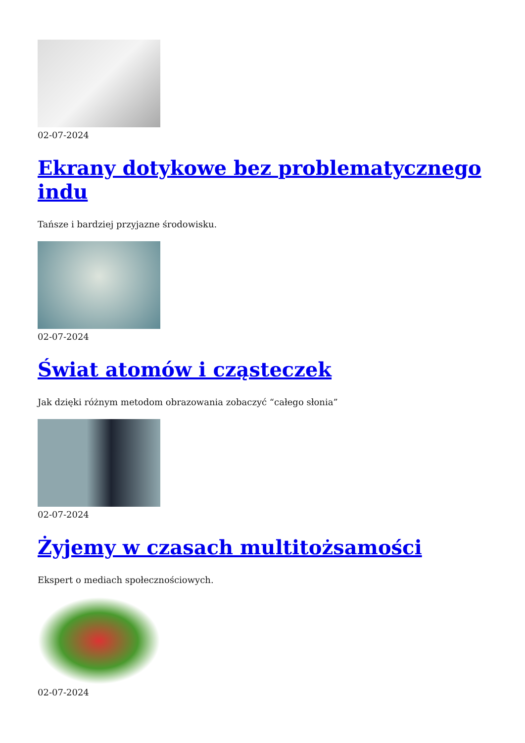02-07-2024
Ekrany dotykowe bez problematycznego indu
Tańsze i bardziej przyjazne środowisku.
02-07-2024
Świat atomów i cząsteczek
Jak dzięki różnym metodom obrazowania zobaczyć “całego słonia”
02-07-2024
Żyjemy w czasach multitożsamości
Ekspert o mediach społecznościowych.
02-07-2024